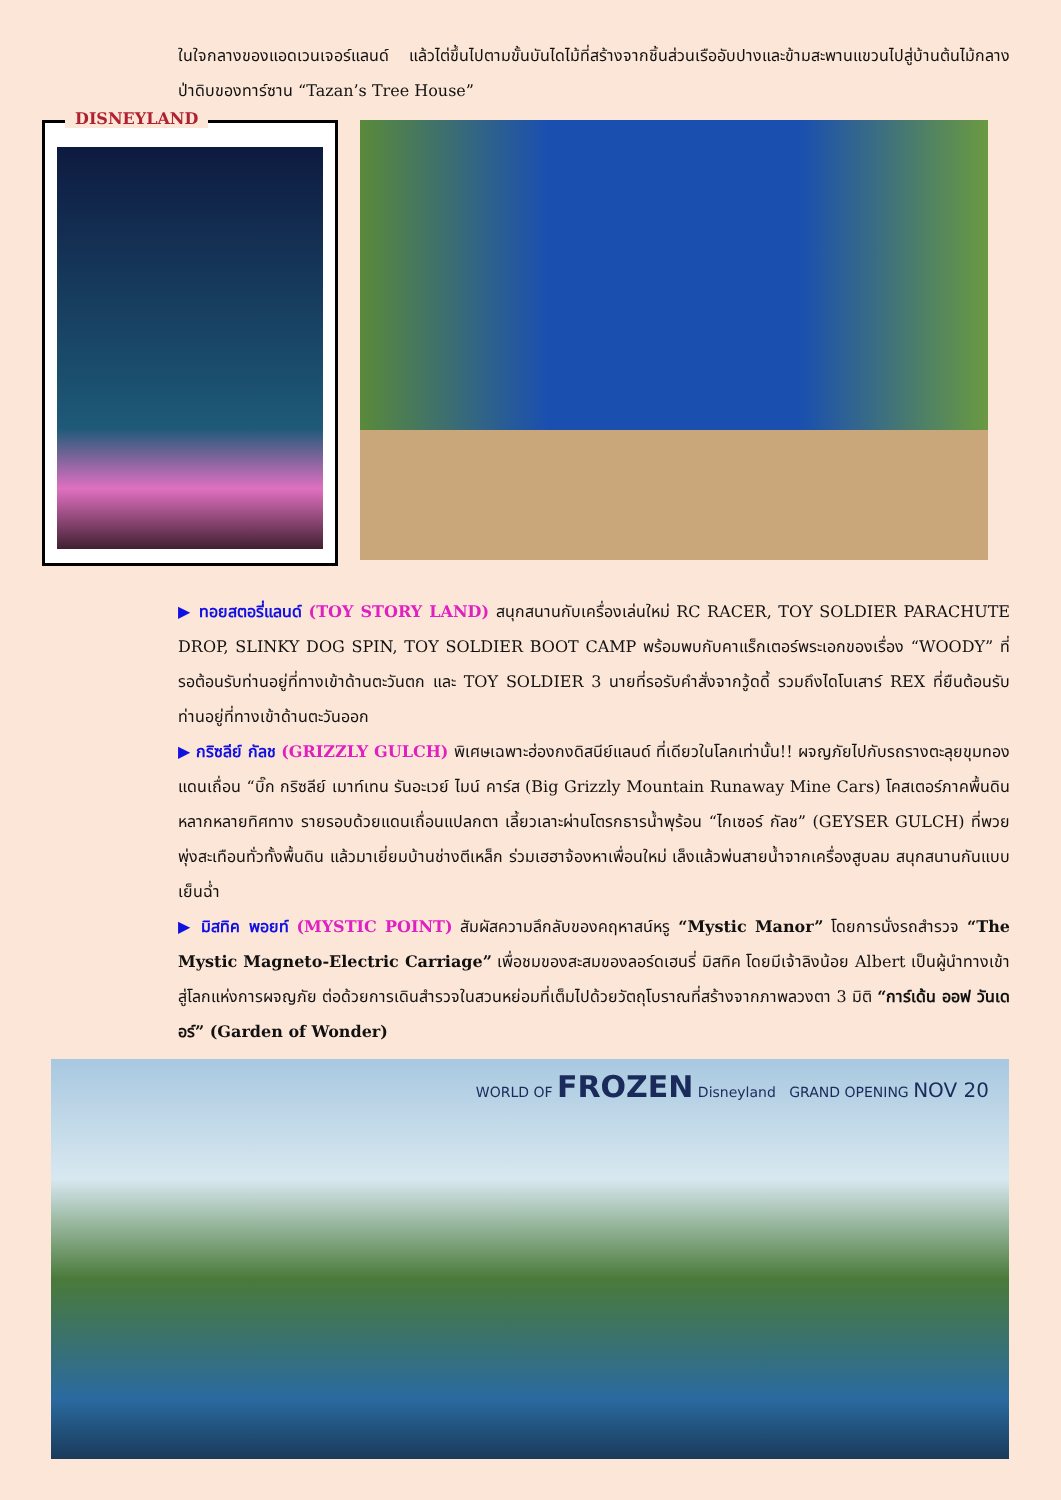ในใจกลางของแอดเวนเจอร์แลนด์ แล้วไต่ขึ้นไปตามขั้นบันไดไม้ที่สร้างจากชิ้นส่วนเรืออับปางและข้ามสะพานแขวนไปสู่บ้านต้นไม้กลางป่าดิบของทาร์ซาน “Tazan’s Tree House”
DISNEYLAND
▶ ทอยสตอรี่แลนด์ (TOY STORY LAND) สนุกสนานกับเครื่องเล่นใหม่ RC RACER, TOY SOLDIER PARACHUTE DROP, SLINKY DOG SPIN, TOY SOLDIER BOOT CAMP พร้อมพบกับคาแร็กเตอร์พระเอกของเรื่อง “WOODY” ที่รอต้อนรับท่านอยู่ที่ทางเข้าด้านตะวันตก และ TOY SOLDIER 3 นายที่รอรับคำสั่งจากวู้ดดี้ รวมถึงไดโนเสาร์ REX ที่ยืนต้อนรับท่านอยู่ที่ทางเข้าด้านตะวันออก
▶ กริซลีย์ กัลช (GRIZZLY GULCH) พิเศษเฉพาะฮ่องกงดิสนีย์แลนด์ ที่เดียวในโลกเท่านั้น!! ผจญภัยไปกับรถรางตะลุยขุมทองแดนเถื่อน “บิ๊ก กริซลีย์ เมาท์เทน รันอะเวย์ ไมน์ คาร์ส (Big Grizzly Mountain Runaway Mine Cars) โคสเตอร์ภาคพื้นดินหลากหลายทิศทาง รายรอบด้วยแดนเถื่อนแปลกตา เลี้ยวเลาะผ่านโตรกธารน้ำพุร้อน “ไกเซอร์ กัลช” (GEYSER GULCH) ที่พวยพุ่งสะเทือนทั่วทั้งพื้นดิน แล้วมาเยี่ยมบ้านช่างตีเหล็ก ร่วมเฮฮาจ้องหาเพื่อนใหม่ เล็งแล้วพ่นสายน้ำจากเครื่องสูบลม สนุกสนานกันแบบเย็นฉ่ำ
▶ มิสทิค พอยท์ (MYSTIC POINT) สัมผัสความลึกลับของคฤหาสน์หรู “Mystic Manor” โดยการนั่งรถสำรวจ “The Mystic Magneto-Electric Carriage” เพื่อชมของสะสมของลอร์ดเฮนรี่ มิสทิค โดยมีเจ้าลิงน้อย Albert เป็นผู้นำทางเข้าสู่โลกแห่งการผจญภัย ต่อด้วยการเดินสำรวจในสวนหย่อมที่เต็มไปด้วยวัตถุโบราณที่สร้างจากภาพลวงตา 3 มิติ “การ์เด้น ออฟ วันเดอร์” (Garden of Wonder)
WORLD OF FROZEN Disneyland GRAND OPENING NOV 20